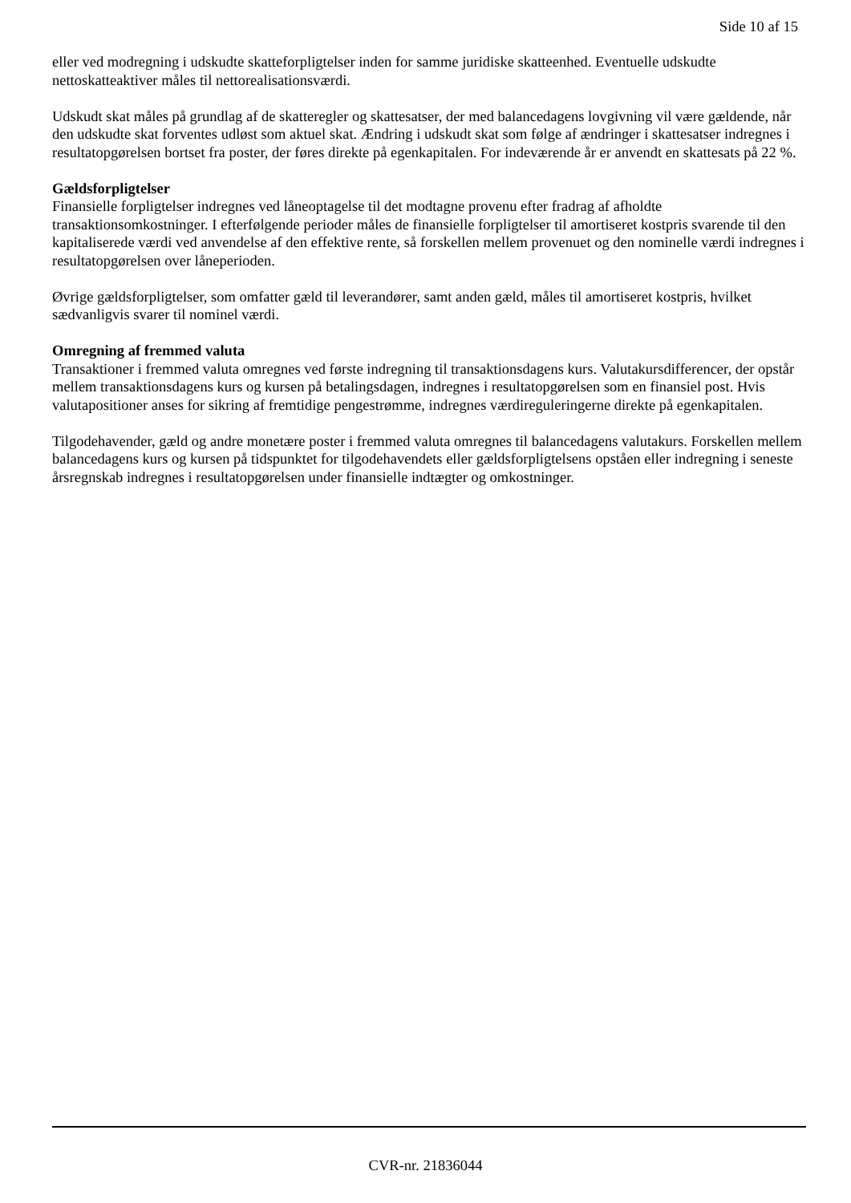Side 10 af 15
eller ved modregning i udskudte skatteforpligtelser inden for samme juridiske skatteenhed. Eventuelle udskudte nettoskatteaktiver måles til nettorealisationsværdi.
Udskudt skat måles på grundlag af de skatteregler og skattesatser, der med balancedagens lovgivning vil være gældende, når den udskudte skat forventes udløst som aktuel skat. Ændring i udskudt skat som følge af ændringer i skattesatser indregnes i resultatopgørelsen bortset fra poster, der føres direkte på egenkapitalen. For indeværende år er anvendt en skattesats på 22 %.
Gældsforpligtelser
Finansielle forpligtelser indregnes ved låneoptagelse til det modtagne provenu efter fradrag af afholdte transaktionsomkostninger. I efterfølgende perioder måles de finansielle forpligtelser til amortiseret kostpris svarende til den kapitaliserede værdi ved anvendelse af den effektive rente, så forskellen mellem provenuet og den nominelle værdi indregnes i resultatopgørelsen over låneperioden.
Øvrige gældsforpligtelser, som omfatter gæld til leverandører, samt anden gæld, måles til amortiseret kostpris, hvilket sædvanligvis svarer til nominel værdi.
Omregning af fremmed valuta
Transaktioner i fremmed valuta omregnes ved første indregning til transaktionsdagens kurs. Valutakursdifferencer, der opstår mellem transaktionsdagens kurs og kursen på betalingsdagen, indregnes i resultatopgørelsen som en finansiel post. Hvis valutapositioner anses for sikring af fremtidige pengestrømme, indregnes værdireguleringerne direkte på egenkapitalen.
Tilgodehavender, gæld og andre monetære poster i fremmed valuta omregnes til balancedagens valutakurs. Forskellen mellem balancedagens kurs og kursen på tidspunktet for tilgodehavendets eller gældsforpligtelsens opståen eller indregning i seneste årsregnskab indregnes i resultatopgørelsen under finansielle indtægter og omkostninger.
CVR-nr. 21836044